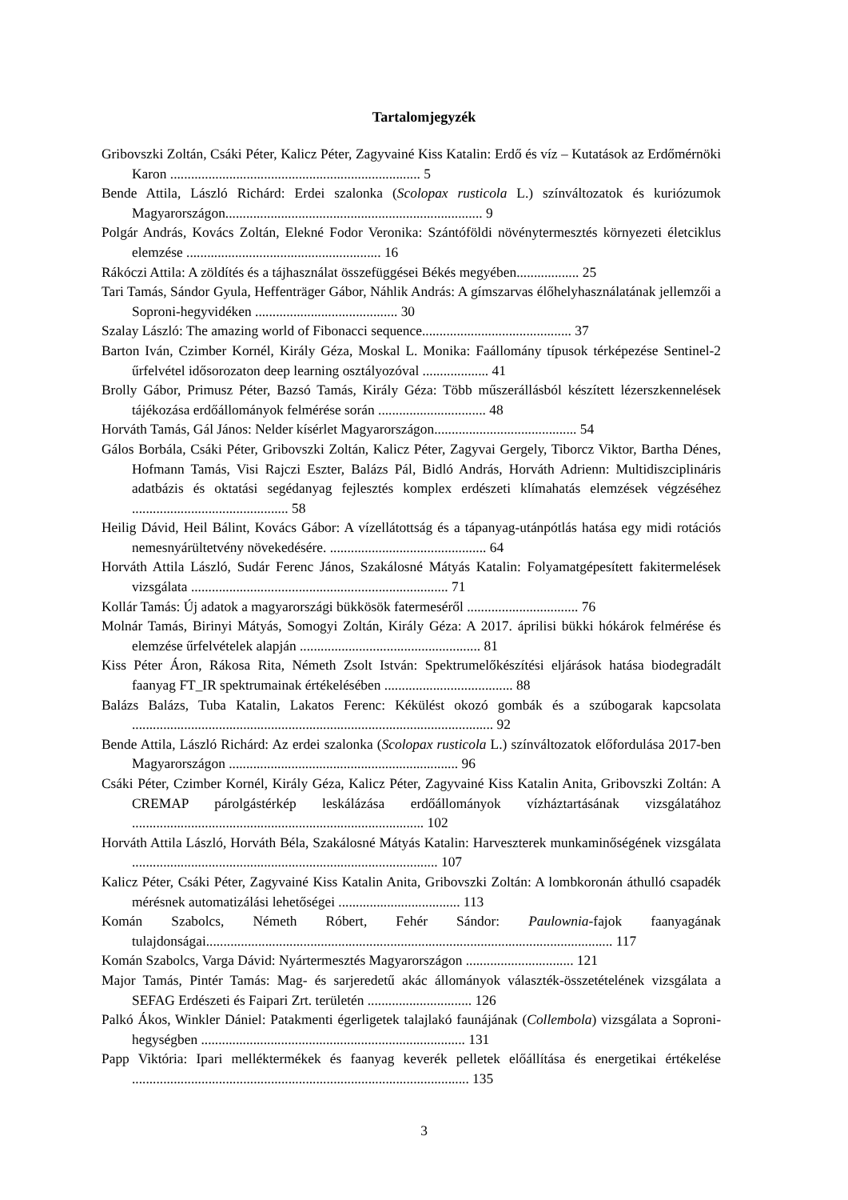Tartalomjegyzék
Gribovszki Zoltán, Csáki Péter, Kalicz Péter, Zagyvainé Kiss Katalin: Erdő és víz – Kutatások az Erdőmérnöki Karon ........................................................................ 5
Bende Attila, László Richárd: Erdei szalonka (Scolopax rusticola L.) színváltozatok és kuriózumok Magyarországon.......................................................................... 9
Polgár András, Kovács Zoltán, Elekné Fodor Veronika: Szántóföldi növénytermesztés környezeti életciklus elemzése ........................................................ 16
Rákóczi Attila: A zöldítés és a tájhasználat összefüggései Békés megyében.................. 25
Tari Tamás, Sándor Gyula, Heffenträger Gábor, Náhlik András: A gímszarvas élőhelyhasználatának jellemzői a Soproni-hegyvidéken ......................................... 30
Szalay László: The amazing world of Fibonacci sequence........................................... 37
Barton Iván, Czimber Kornél, Király Géza, Moskal L. Monika: Faállomány típusok térképezése Sentinel-2 űrfelvétel idősorozaton deep learning osztályozóval ................... 41
Brolly Gábor, Primusz Péter, Bazsó Tamás, Király Géza: Több műszerállásból készített lézerszkennelések tájékozása erdőállományok felmérése során ............................... 48
Horváth Tamás, Gál János: Nelder kísérlet Magyarországon......................................... 54
Gálos Borbála, Csáki Péter, Gribovszki Zoltán, Kalicz Péter, Zagyvai Gergely, Tiborcz Viktor, Bartha Dénes, Hofmann Tamás, Visi Rajczi Eszter, Balázs Pál, Bidló András, Horváth Adrienn: Multidiszciplináris adatbázis és oktatási segédanyag fejlesztés komplex erdészeti klímahatás elemzések végzéséhez ............................................. 58
Heilig Dávid, Heil Bálint, Kovács Gábor: A vízellátottság és a tápanyag-utánpótlás hatása egy midi rotációs nemesnyárültetvény növekedésére. ............................................. 64
Horváth Attila László, Sudár Ferenc János, Szakálosné Mátyás Katalin: Folyamatgépesített fakitermelések vizsgálata .......................................................................... 71
Kollár Tamás: Új adatok a magyarországi bükkösök fatermeséről ................................ 76
Molnár Tamás, Birinyi Mátyás, Somogyi Zoltán, Király Géza: A 2017. áprilisi bükki hókárok felmérése és elemzése űrfelvételek alapján .................................................... 81
Kiss Péter Áron, Rákosa Rita, Németh Zsolt István: Spektrumelőkészítési eljárások hatása biodegradált faanyag FT_IR spektrumainak értékelésében ..................................... 88
Balázs Balázs, Tuba Katalin, Lakatos Ferenc: Kékülést okozó gombák és a szúbogarak kapcsolata ........................................................................................................ 92
Bende Attila, László Richárd: Az erdei szalonka (Scolopax rusticola L.) színváltozatok előfordulása 2017-ben Magyarországon .................................................................. 96
Csáki Péter, Czimber Kornél, Király Géza, Kalicz Péter, Zagyvainé Kiss Katalin Anita, Gribovszki Zoltán: A CREMAP párolgástérkép leskálázása erdőállományok vízháztartásának vizsgálatához .................................................................................... 102
Horváth Attila László, Horváth Béla, Szakálosné Mátyás Katalin: Harveszterek munkaminőségének vizsgálata ........................................................................................ 107
Kalicz Péter, Csáki Péter, Zagyvainé Kiss Katalin Anita, Gribovszki Zoltán: A lombkoronán áthulló csapadék mérésnek automatizálási lehetőségei ................................... 113
Komán Szabolcs, Németh Róbert, Fehér Sándor: Paulownia-fajok faanyagának tulajdonságai..................................................................................................................... 117
Komán Szabolcs, Varga Dávid: Nyártermesztés Magyarországon ............................... 121
Major Tamás, Pintér Tamás: Mag- és sarjeredetű akác állományok választék-összetételének vizsgálata a SEFAG Erdészeti és Faipari Zrt. területén .............................. 126
Palkó Ákos, Winkler Dániel: Patakmenti égerligetek talajlakó faunájának (Collembola) vizsgálata a Soproni-hegységben ............................................................................ 131
Papp Viktória: Ipari melléktermékek és faanyag keverék pelletek előállítása és energetikai értékelése ................................................................................................. 135
3